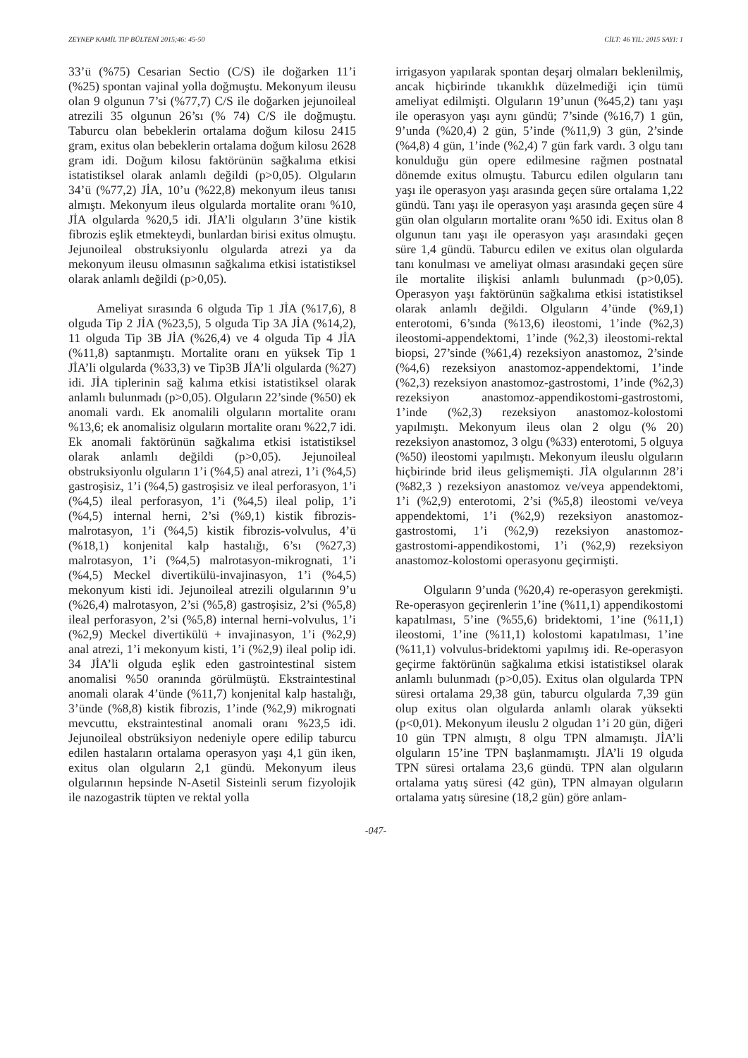ZEYNEP KAMİL TIP BÜLTENİ 2015;46: 45-50 CİLT: 46 YIL: 2015 SAYI: 1
33’ü (%75) Cesarian Sectio (C/S) ile doğarken 11’i (%25) spontan vajinal yolla doğmuştu. Mekonyum ileusu olan 9 olgunun 7’si (%77,7) C/S ile doğarken jejunoileal atrezili 35 olgunun 26’sı (% 74) C/S ile doğmuştu. Taburcu olan bebeklerin ortalama doğum kilosu 2415 gram, exitus olan bebeklerin ortalama doğum kilosu 2628 gram idi. Doğum kilosu faktörünün sağkalıma etkisi istatistiksel olarak anlamlı değildi (p>0,05). Olguların 34’ü (%77,2) JİA, 10’u (%22,8) mekonyum ileus tanısı almıştı. Mekonyum ileus olgularda mortalite oranı %10, JİA olgularda %20,5 idi. JİA’li olguların 3’üne kistik fibrozis eşlik etmekteydi, bunlardan birisi exitus olmuştu. Jejunoileal obstruksiyonlu olgularda atrezi ya da mekonyum ileusu olmasının sağkalıma etkisi istatistiksel olarak anlamlı değildi (p>0,05).
Ameliyat sırasında 6 olguda Tip 1 JİA (%17,6), 8 olguda Tip 2 JİA (%23,5), 5 olguda Tip 3A JİA (%14,2), 11 olguda Tip 3B JİA (%26,4) ve 4 olguda Tip 4 JİA (%11,8) saptanmıştı. Mortalite oranı en yüksek Tip 1 JİA’li olgularda (%33,3) ve Tip3B JİA’li olgularda (%27) idi. JİA tiplerinin sağ kalıma etkisi istatistiksel olarak anlamlı bulunmadı (p>0,05). Olguların 22’sinde (%50) ek anomali vardı. Ek anomalili olguların mortalite oranı %13,6; ek anomalisiz olguların mortalite oranı %22,7 idi. Ek anomali faktörünün sağkalıma etkisi istatistiksel olarak anlamlı değildi (p>0,05). Jejunoileal obstruksiyonlu olguların 1’i (%4,5) anal atrezi, 1’i (%4,5) gastroşisiz, 1’i (%4,5) gastroşisiz ve ileal perforasyon, 1’i (%4,5) ileal perforasyon, 1’i (%4,5) ileal polip, 1’i (%4,5) internal herni, 2’si (%9,1) kistik fibrozis-malrotasyon, 1’i (%4,5) kistik fibrozis-volvulus, 4’ü (%18,1) konjenital kalp hastalığı, 6’sı (%27,3) malrotasyon, 1’i (%4,5) malrotasyon-mikrognati, 1’i (%4,5) Meckel divertikülü-invajinasyon, 1’i (%4,5) mekonyum kisti idi. Jejunoileal atrezili olgularının 9’u (%26,4) malrotasyon, 2’si (%5,8) gastroşisiz, 2’si (%5,8) ileal perforasyon, 2’si (%5,8) internal herni-volvulus, 1’i (%2,9) Meckel divertikülü + invajinasyon, 1’i (%2,9) anal atrezi, 1’i mekonyum kisti, 1’i (%2,9) ileal polip idi. 34 JİA’li olguda eşlik eden gastrointestinal sistem anomalisi %50 oranında görülmüştü. Ekstraintestinal anomali olarak 4’ünde (%11,7) konjenital kalp hastalığı, 3’ünde (%8,8) kistik fibrozis, 1’inde (%2,9) mikrognati mevcuttu, ekstraintestinal anomali oranı %23,5 idi. Jejunoileal obstrüksiyon nedeniyle opere edilip taburcu edilen hastaların ortalama operasyon yaşı 4,1 gün iken, exitus olan olguların 2,1 gündü. Mekonyum ileus olgularının hepsinde N-Asetil Sisteinli serum fizyolojik ile nazogastrik tüpten ve rektal yolla
irrigasyon yapılarak spontan deşarj olmaları beklenilmiş, ancak hiçbirinde tıkanıklık düzelmediği için tümü ameliyat edilmişti. Olguların 19’unun (%45,2) tanı yaşı ile operasyon yaşı aynı gündü; 7’sinde (%16,7) 1 gün, 9’unda (%20,4) 2 gün, 5’inde (%11,9) 3 gün, 2’sinde (%4,8) 4 gün, 1’inde (%2,4) 7 gün fark vardı. 3 olgu tanı konulduğu gün opere edilmesine rağmen postnatal dönemde exitus olmuştu. Taburcu edilen olguların tanı yaşı ile operasyon yaşı arasında geçen süre ortalama 1,22 gündü. Tanı yaşı ile operasyon yaşı arasında geçen süre 4 gün olan olguların mortalite oranı %50 idi. Exitus olan 8 olgunun tanı yaşı ile operasyon yaşı arasındaki geçen süre 1,4 gündü. Taburcu edilen ve exitus olan olgularda tanı konulması ve ameliyat olması arasındaki geçen süre ile mortalite ilişkisi anlamlı bulunmadı (p>0,05). Operasyon yaşı faktörünün sağkalıma etkisi istatistiksel olarak anlamlı değildi. Olguların 4’ünde (%9,1) enterotomi, 6’sında (%13,6) ileostomi, 1’inde (%2,3) ileostomi-appendektomi, 1’inde (%2,3) ileostomi-rektal biopsi, 27’sinde (%61,4) rezeksiyon anastomoz, 2’sinde (%4,6) rezeksiyon anastomoz-appendektomi, 1’inde (%2,3) rezeksiyon anastomoz-gastrostomi, 1’inde (%2,3) rezeksiyon anastomoz-appendikostomi-gastrostomi, 1’inde (%2,3) rezeksiyon anastomoz-kolostomi yapılmıştı. Mekonyum ileus olan 2 olgu (% 20) rezeksiyon anastomoz, 3 olgu (%33) enterotomi, 5 olguya (%50) ileostomi yapılmıştı. Mekonyum ileuslu olguların hiçbirinde brid ileus gelişmemişti. JİA olgularının 28’i (%82,3 ) rezeksiyon anastomoz ve/veya appendektomi, 1’i (%2,9) enterotomi, 2’si (%5,8) ileostomi ve/veya appendektomi, 1’i (%2,9) rezeksiyon anastomoz-gastrostomi, 1’i (%2,9) rezeksiyon anastomoz-gastrostomi-appendikostomi, 1’i (%2,9) rezeksiyon anastomoz-kolostomi operasyonu geçirmişti.
Olguların 9’unda (%20,4) re-operasyon gerekmişti. Re-operasyon geçirenlerin 1’ine (%11,1) appendikostomi kapatılması, 5’ine (%55,6) bridektomi, 1’ine (%11,1) ileostomi, 1’ine (%11,1) kolostomi kapatılması, 1’ine (%11,1) volvulus-bridektomi yapılmış idi. Re-operasyon geçirme faktörünün sağkalıma etkisi istatistiksel olarak anlamlı bulunmadı (p>0,05). Exitus olan olgularda TPN süresi ortalama 29,38 gün, taburcu olgularda 7,39 gün olup exitus olan olgularda anlamlı olarak yüksekti (p<0,01). Mekonyum ileuslu 2 olgudan 1’i 20 gün, diğeri 10 gün TPN almıştı, 8 olgu TPN almamıştı. JİA’li olguların 15’ine TPN başlanmamıştı. JİA’li 19 olguda TPN süresi ortalama 23,6 gündü. TPN alan olguların ortalama yatış süresi (42 gün), TPN almayan olguların ortalama yatış süresine (18,2 gün) göre anlam-
-047-